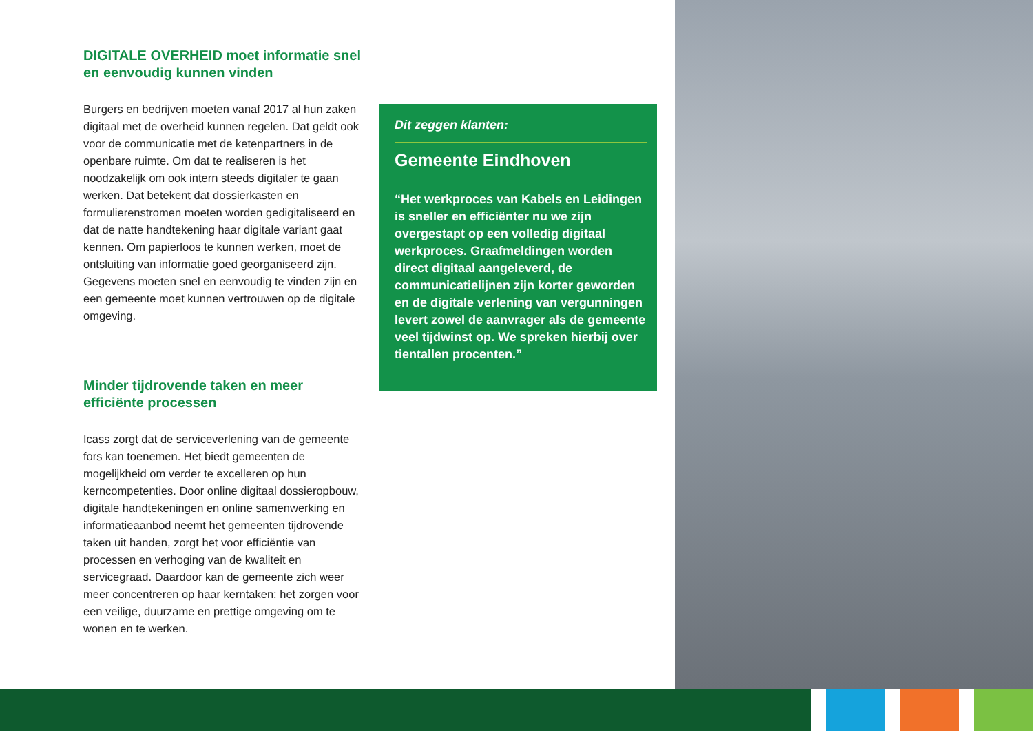DIGITALE OVERHEID moet informatie snel en eenvoudig kunnen vinden
Burgers en bedrijven moeten vanaf 2017 al hun zaken digitaal met de overheid kunnen regelen. Dat geldt ook voor de communicatie met de ketenpartners in de openbare ruimte. Om dat te realiseren is het noodzakelijk om ook intern steeds digitaler te gaan werken. Dat betekent dat dossierkasten en formulierenstromen moeten worden gedigitaliseerd en dat de natte handtekening haar digitale variant gaat kennen. Om papierloos te kunnen werken, moet de ontsluiting van informatie goed georganiseerd zijn. Gegevens moeten snel en eenvoudig te vinden zijn en een gemeente moet kunnen vertrouwen op de digitale omgeving.
Minder tijdrovende taken en meer efficiënte processen
Icass zorgt dat de serviceverlening van de gemeente fors kan toenemen. Het biedt gemeenten de mogelijkheid om verder te excelleren op hun kerncompetenties. Door online digitaal dossieropbouw, digitale handtekeningen en online samenwerking en informatieaanbod neemt het gemeenten tijdrovende taken uit handen, zorgt het voor efficiëntie van processen en verhoging van de kwaliteit en servicegraad. Daardoor kan de gemeente zich weer meer concentreren op haar kerntaken: het zorgen voor een veilige, duurzame en prettige omgeving om te wonen en te werken.
Dit zeggen klanten:
Gemeente Eindhoven
“Het werkproces van Kabels en Leidingen is sneller en efficiënter nu we zijn overgestapt op een volledig digitaal werkproces. Graafmeldingen worden direct digitaal aangeleverd, de communicatielijnen zijn korter geworden en de digitale verlening van vergunningen levert zowel de aanvrager als de gemeente veel tijdwinst op. We spreken hierbij over tientallen procenten.”